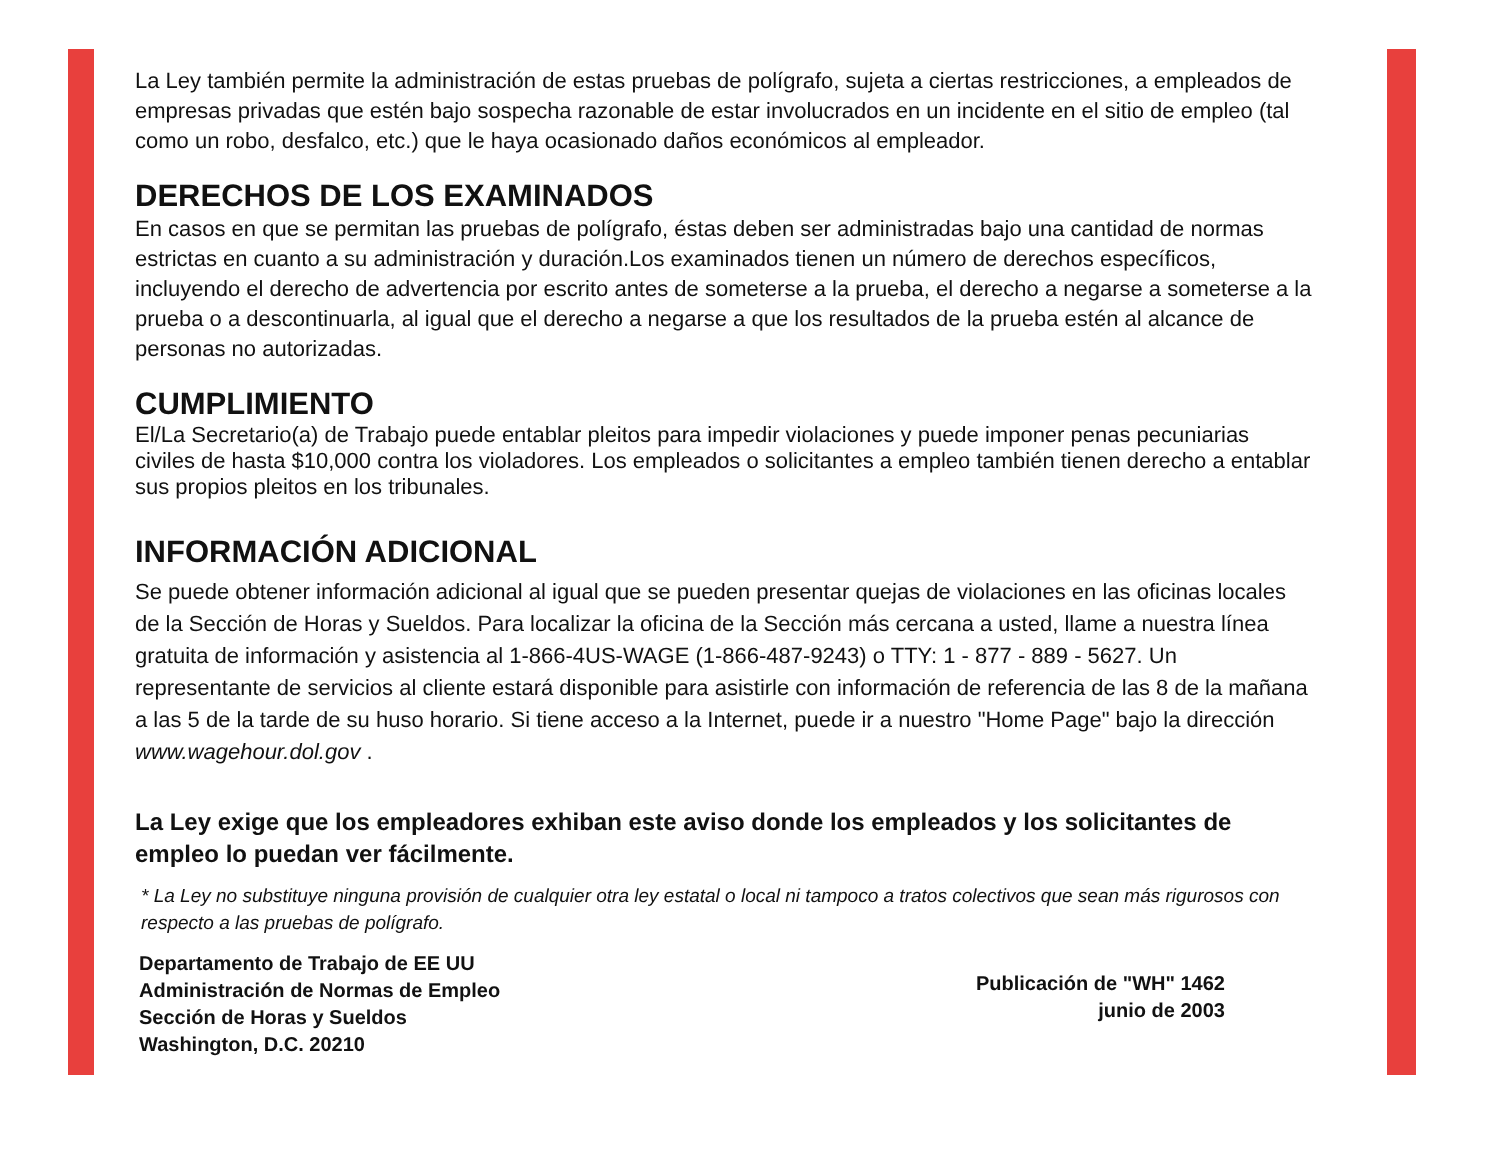La Ley también permite la administración de estas pruebas de polígrafo, sujeta a ciertas restricciones, a empleados de empresas privadas que estén bajo sospecha razonable de estar involucrados en un incidente en el sitio de empleo (tal como un robo, desfalco, etc.) que le haya ocasionado daños económicos al empleador.
DERECHOS DE LOS EXAMINADOS
En casos en que se permitan las pruebas de polígrafo, éstas deben ser administradas bajo una cantidad de normas estrictas en cuanto a su administración y duración.Los examinados tienen un número de derechos específicos, incluyendo el derecho de advertencia por escrito antes de someterse a la prueba, el derecho a negarse a someterse a la prueba o a descontinuarla, al igual que el derecho a negarse a que los resultados de la prueba estén al alcance de personas no autorizadas.
CUMPLIMIENTO
El/La Secretario(a) de Trabajo puede entablar pleitos para impedir violaciones y puede imponer penas pecuniarias civiles de hasta $10,000 contra los violadores. Los empleados o solicitantes a empleo también tienen derecho a entablar sus propios pleitos en los tribunales.
INFORMACIÓN ADICIONAL
Se puede obtener información adicional al igual que se pueden presentar quejas de violaciones en las oficinas locales de la Sección de Horas y Sueldos. Para localizar la oficina de la Sección más cercana a usted, llame a nuestra línea gratuita de información y asistencia al 1-866-4US-WAGE (1-866-487-9243) o TTY: 1 - 877 - 889 - 5627. Un representante de servicios al cliente estará disponible para asistirle con información de referencia de las 8 de la mañana a las 5 de la tarde de su huso horario. Si tiene acceso a la Internet, puede ir a nuestro "Home Page" bajo la dirección www.wagehour.dol.gov .
La Ley exige que los empleadores exhiban este aviso donde los empleados y los solicitantes de empleo lo puedan ver fácilmente.
* La Ley no substituye ninguna provisión de cualquier otra ley estatal o local ni tampoco a tratos colectivos que sean más rigurosos con respecto a las pruebas de polígrafo.
Departamento de Trabajo de EE UU
Administración de Normas de Empleo
Sección de Horas y Sueldos
Washington, D.C. 20210
Publicación de "WH" 1462
junio de 2003